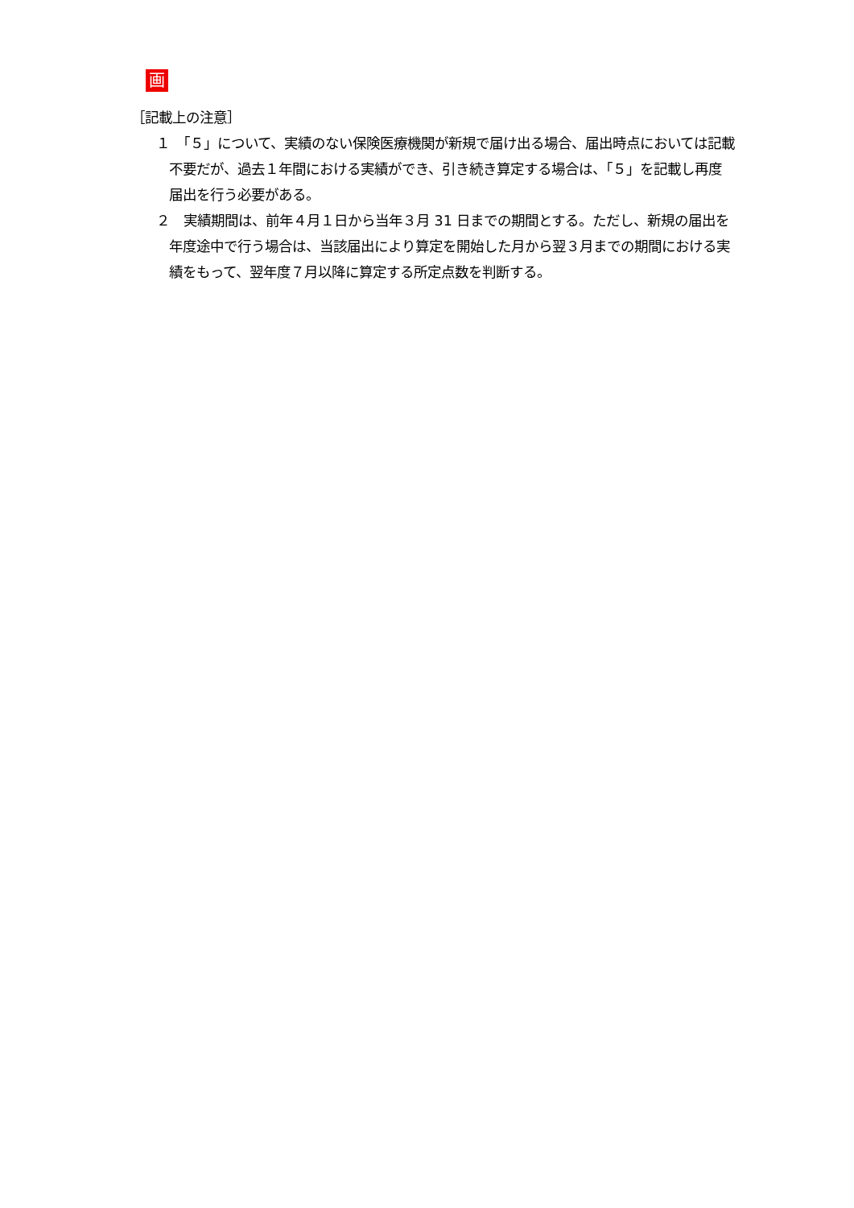画
［記載上の注意］
１　「５」について、実績のない保険医療機関が新規で届け出る場合、届出時点においては記載不要だが、過去１年間における実績ができ、引き続き算定する場合は、「５」を記載し再度届出を行う必要がある。
２　実績期間は、前年４月１日から当年３月 31 日までの期間とする。ただし、新規の届出を年度途中で行う場合は、当該届出により算定を開始した月から翌３月までの期間における実績をもって、翌年度７月以降に算定する所定点数を判断する。